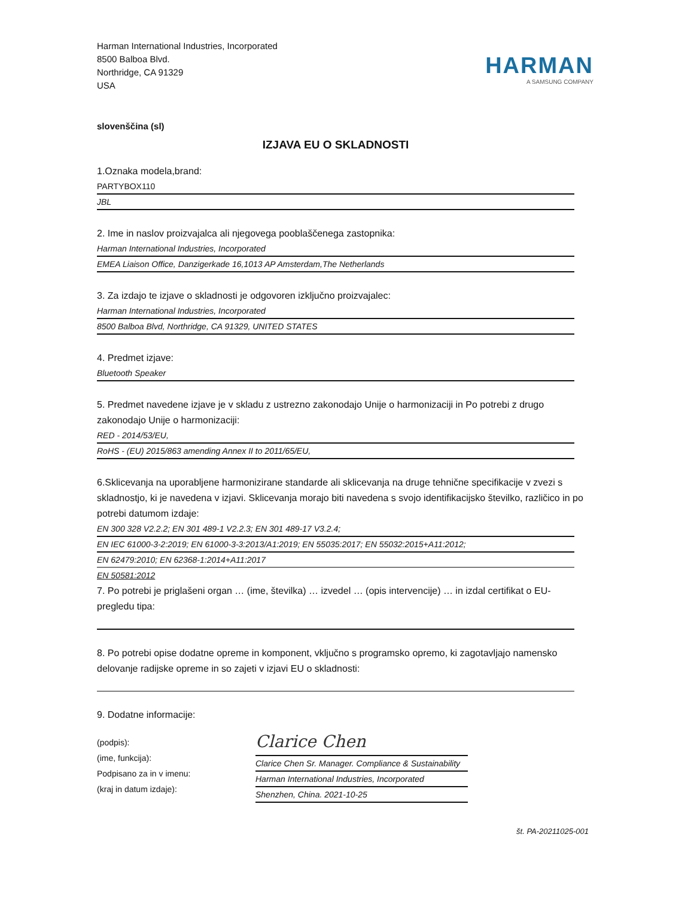Harman International Industries, Incorporated
8500 Balboa Blvd.
Northridge, CA 91329
USA
HARMAN
A SAMSUNG COMPANY
slovenščina (sl)
IZJAVA EU O SKLADNOSTI
1.Oznaka modela,brand:
PARTYBOX110
JBL
2. Ime in naslov proizvajalca ali njegovega pooblaščenega zastopnika:
Harman International Industries, Incorporated
EMEA Liaison Office, Danzigerkade 16,1013 AP Amsterdam,The Netherlands
3. Za izdajo te izjave o skladnosti je odgovoren izključno proizvajalec:
Harman International Industries, Incorporated
8500 Balboa Blvd, Northridge, CA 91329, UNITED STATES
4. Predmet izjave:
Bluetooth Speaker
5. Predmet navedene izjave je v skladu z ustrezno zakonodajo Unije o harmonizaciji in Po potrebi z drugo zakonodajo Unije o harmonizaciji:
RED - 2014/53/EU,
RoHS - (EU) 2015/863 amending Annex II to 2011/65/EU,
6.Sklicevanja na uporabljene harmonizirane standarde ali sklicevanja na druge tehnične specifikacije v zvezi s skladnostjo, ki je navedena v izjavi. Sklicevanja morajo biti navedena s svojo identifikacijsko številko, različico in po potrebi datumom izdaje:
EN 300 328 V2.2.2; EN 301 489-1 V2.2.3; EN 301 489-17 V3.2.4;
EN IEC 61000-3-2:2019; EN 61000-3-3:2013/A1:2019; EN 55035:2017; EN 55032:2015+A11:2012;
EN 62479:2010; EN 62368-1:2014+A11:2017
EN 50581:2012
7. Po potrebi je priglašeni organ … (ime, številka) … izvedel … (opis intervencije) … in izdal certifikat o EU-pregledu tipa:
8. Po potrebi opise dodatne opreme in komponent, vključno s programsko opremo, ki zagotavljajo namensko delovanje radijske opreme in so zajeti v izjavi EU o skladnosti:
9. Dodatne informacije:
(podpis):
(ime, funkcija):
Podpisano za in v imenu:
(kraj in datum izdaje):
Clarice Chen
Clarice Chen Sr. Manager. Compliance & Sustainability
Harman International Industries, Incorporated
Shenzhen, China. 2021-10-25
št. PA-20211025-001